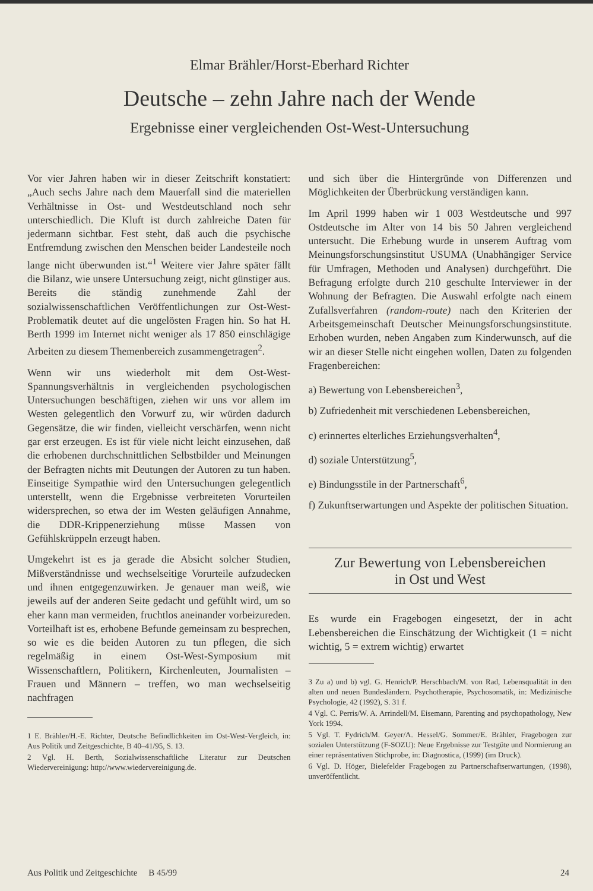Elmar Brähler/Horst-Eberhard Richter
Deutsche – zehn Jahre nach der Wende
Ergebnisse einer vergleichenden Ost-West-Untersuchung
Vor vier Jahren haben wir in dieser Zeitschrift konstatiert: „Auch sechs Jahre nach dem Mauerfall sind die materiellen Verhältnisse in Ost- und Westdeutschland noch sehr unterschiedlich. Die Kluft ist durch zahlreiche Daten für jedermann sichtbar. Fest steht, daß auch die psychische Entfremdung zwischen den Menschen beider Landesteile noch lange nicht überwunden ist.“<sup>1</sup> Weitere vier Jahre später fällt die Bilanz, wie unsere Untersuchung zeigt, nicht günstiger aus. Bereits die ständig zunehmende Zahl der sozialwissenschaftlichen Veröffentlichungen zur Ost-West-Problematik deutet auf die ungelösten Fragen hin. So hat H. Berth 1999 im Internet nicht weniger als 17 850 einschlägige Arbeiten zu diesem Themenbereich zusammengetragen<sup>2</sup>.
Wenn wir uns wiederholt mit dem Ost-West-Spannungsverhältnis in vergleichenden psychologischen Untersuchungen beschäftigen, ziehen wir uns vor allem im Westen gelegentlich den Vorwurf zu, wir würden dadurch Gegensätze, die wir finden, vielleicht verschärfen, wenn nicht gar erst erzeugen. Es ist für viele nicht leicht einzusehen, daß die erhobenen durchschnittlichen Selbstbilder und Meinungen der Befragten nichts mit Deutungen der Autoren zu tun haben. Einseitige Sympathie wird den Untersuchungen gelegentlich unterstellt, wenn die Ergebnisse verbreiteten Vorurteilen widersprechen, so etwa der im Westen geläufigen Annahme, die DDR-Krippenerziehung müsse Massen von Gefühlskrüppeln erzeugt haben.
Umgekehrt ist es ja gerade die Absicht solcher Studien, Mißverständnisse und wechselseitige Vorurteile aufzudecken und ihnen entgegenzuwirken. Je genauer man weiß, wie jeweils auf der anderen Seite gedacht und gefühlt wird, um so eher kann man vermeiden, fruchtlos aneinander vorbeizureden. Vorteilhaft ist es, erhobene Befunde gemeinsam zu besprechen, so wie es die beiden Autoren zu tun pflegen, die sich regelmäßig in einem Ost-West-Symposium mit Wissenschaftlern, Politikern, Kirchenleuten, Journalisten – Frauen und Männern – treffen, wo man wechselseitig nachfragen
1 E. Brähler/H.-E. Richter, Deutsche Befindlichkeiten im Ost-West-Vergleich, in: Aus Politik und Zeitgeschichte, B 40–41/95, S. 13.
2 Vgl. H. Berth, Sozialwissenschaftliche Literatur zur Deutschen Wiedervereinigung: http://www.wiedervereinigung.de.
und sich über die Hintergründe von Differenzen und Möglichkeiten der Überbrückung verständigen kann.
Im April 1999 haben wir 1 003 Westdeutsche und 997 Ostdeutsche im Alter von 14 bis 50 Jahren vergleichend untersucht. Die Erhebung wurde in unserem Auftrag vom Meinungsforschungsinstitut USUMA (Unabhängiger Service für Umfragen, Methoden und Analysen) durchgeführt. Die Befragung erfolgte durch 210 geschulte Interviewer in der Wohnung der Befragten. Die Auswahl erfolgte nach einem Zufallsverfahren (random-route) nach den Kriterien der Arbeitsgemeinschaft Deutscher Meinungsforschungsinstitute. Erhoben wurden, neben Angaben zum Kinderwunsch, auf die wir an dieser Stelle nicht eingehen wollen, Daten zu folgenden Fragenbereichen:
a) Bewertung von Lebensbereichen<sup>3</sup>,
b) Zufriedenheit mit verschiedenen Lebensbereichen,
c) erinnertes elterliches Erziehungsverhalten<sup>4</sup>,
d) soziale Unterstützung<sup>5</sup>,
e) Bindungsstile in der Partnerschaft<sup>6</sup>,
f) Zukunftserwartungen und Aspekte der politischen Situation.
Zur Bewertung von Lebensbereichen
in Ost und West
Es wurde ein Fragebogen eingesetzt, der in acht Lebensbereichen die Einschätzung der Wichtigkeit (1 = nicht wichtig, 5 = extrem wichtig) erwartet
3 Zu a) und b) vgl. G. Henrich/P. Herschbach/M. von Rad, Lebensqualität in den alten und neuen Bundesländern. Psychotherapie, Psychosomatik, in: Medizinische Psychologie, 42 (1992), S. 31 f.
4 Vgl. C. Perris/W. A. Arrindell/M. Eisemann, Parenting and psychopathology, New York 1994.
5 Vgl. T. Fydrich/M. Geyer/A. Hessel/G. Sommer/E. Brähler, Fragebogen zur sozialen Unterstützung (F-SOZU): Neue Ergebnisse zur Testgüte und Normierung an einer repräsentativen Stichprobe, in: Diagnostica, (1999) (im Druck).
6 Vgl. D. Höger, Bielefelder Fragebogen zu Partnerschaftserwartungen, (1998), unveröffentlicht.
Aus Politik und Zeitgeschichte B 45/99 24